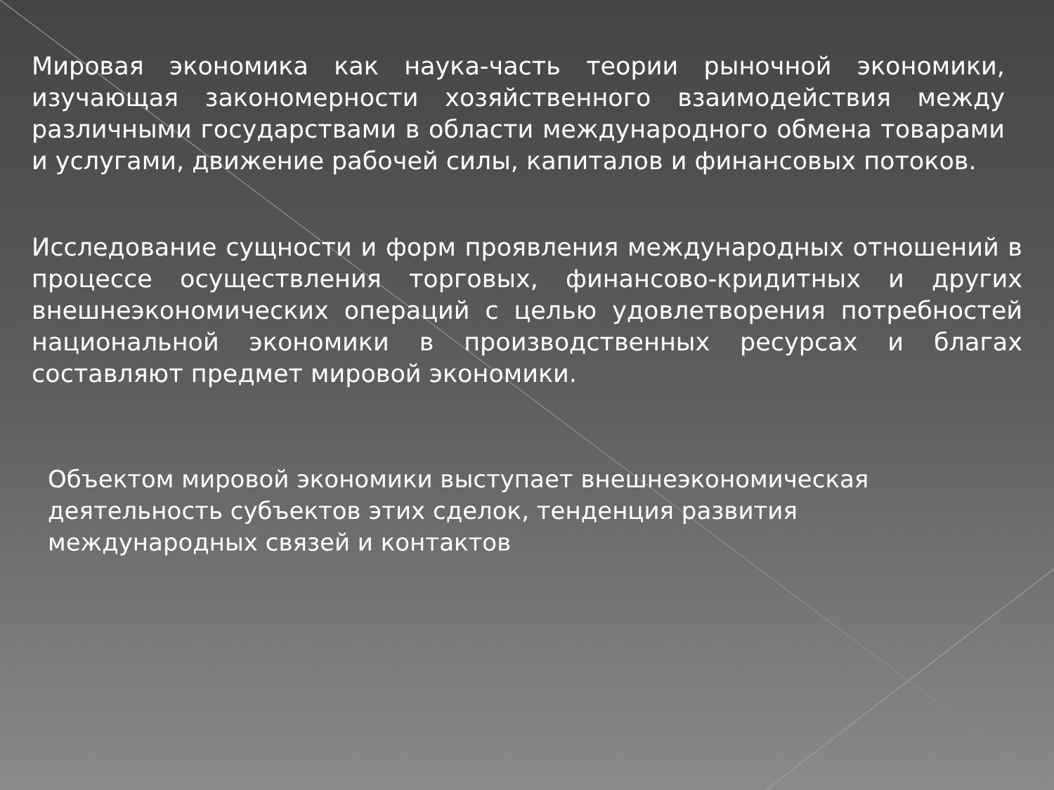Мировая экономика как наука-часть теории рыночной экономики, изучающая закономерности хозяйственного взаимодействия между различными государствами в области международного обмена товарами и услугами, движение рабочей силы, капиталов и финансовых потоков.
Исследование сущности и форм проявления международных отношений в процессе осуществления торговых, финансово-кридитных и других внешнеэкономических операций с целью удовлетворения потребностей национальной экономики в производственных ресурсах и благах составляют предмет мировой экономики.
Объектом мировой экономики выступает внешнеэкономическая
деятельность субъектов этих сделок, тенденция развития
международных связей и контактов